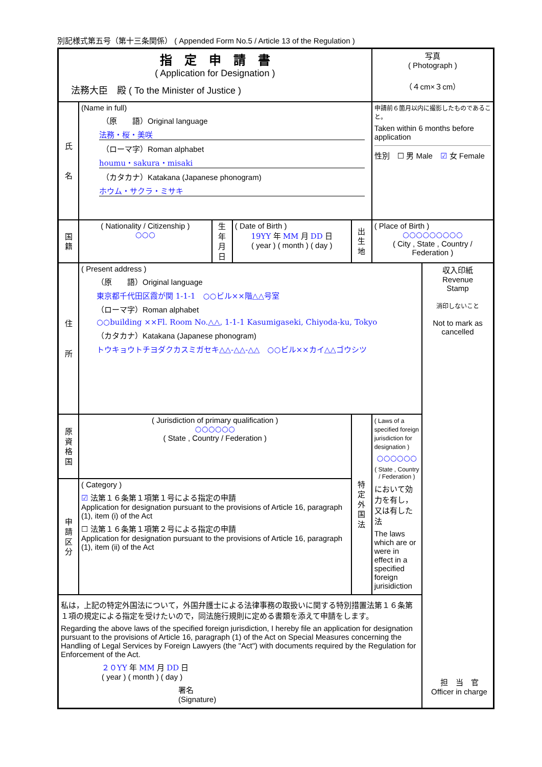別記様式第五号（第十三条関係） ( Appended Form No.5 / Article 13 of the Regulation )
| 指 定 申 請 書 ( Application for Designation ) 法務大臣 殿 ( To the Minister of Justice ) | | | | | | 写真 ( Photograph ) （４cm×３cm） | |
| 氏 名 | (Name in full) （原 語）Original language 法務・桜・美咲 （ローマ字）Roman alphabet houmu・sakura・misaki （カタカナ）Katakana (Japanese phonogram) ホウム・サクラ・ミサキ | | | | | 申請前６箇月以内に撮影したものであること。 Taken within 6 months before application 性別 ☐ 男 Male ☑ 女 Female | |
| 国 籍 | ( Nationality / Citizenship ) ○○○ | 生 年 月 日 | ( Date of Birth ) 19YY 年 MM 月 DD 日 ( year ) ( month ) ( day ) | 出 生 地 | ( Place of Birth ) ○○○○○○○○○ ( City , State , Country / Federation ) | | |
| 住 所 | ( Present address ) （原 語）Original language 東京都千代田区霞が関 1-1-1 ○○ビル××階△△号室 （ローマ字）Roman alphabet ○○building ××Fl. Room No.△△, 1-1-1 Kasumigaseki, Chiyoda-ku, Tokyo （カタカナ）Katakana (Japanese phonogram) トウキョウトチヨダクカスミガセキ△△-△△-△△ ○○ビル××カイ△△ゴウシツ | | | | | | 収入印紙 Revenue Stamp 消印しないこと Not to mark as cancelled |
| 原 資 格 国 | ( Jurisdiction of primary qualification ) ○○○○○○ ( State , Country / Federation ) | | | 特 定 外 国 法 | ( Laws of a specified foreign jurisdiction for designation ) ○○○○○○ ( State , Country / Federation ) において効力を有し，又は有した法 The laws which are or were in effect in a specified foreign jurisidiction | | |
| 申 請 区 分 | ( Category ) ☑ 法第１６条第１項第１号による指定の申請 Application for designation pursuant to the provisions of Article 16, paragraph (1), item (i) of the Act ☐ 法第１６条第１項第２号による指定の申請 Application for designation pursuant to the provisions of Article 16, paragraph (1), item (ii) of the Act | | | | | | |
| 私は，上記の特定外国法について，外国弁護士による法律事務の取扱いに関する特別措置法第１６条第１項の規定による指定を受けたいので，同法施行規則に定める書類を添えて申請をします。 Regarding the above laws of the specified foreign jurisdiction, I hereby file an application for designation pursuant to the provisions of Article 16, paragraph (1) of the Act on Special Measures concerning the Handling of Legal Services by Foreign Lawyers (the "Act") with documents required by the Regulation for Enforcement of the Act. ２０YY 年 MM 月 DD 日 ( year ) ( month ) ( day ) 署名 (Signature) | | | | | | | |
担　当　官
Officer in charge